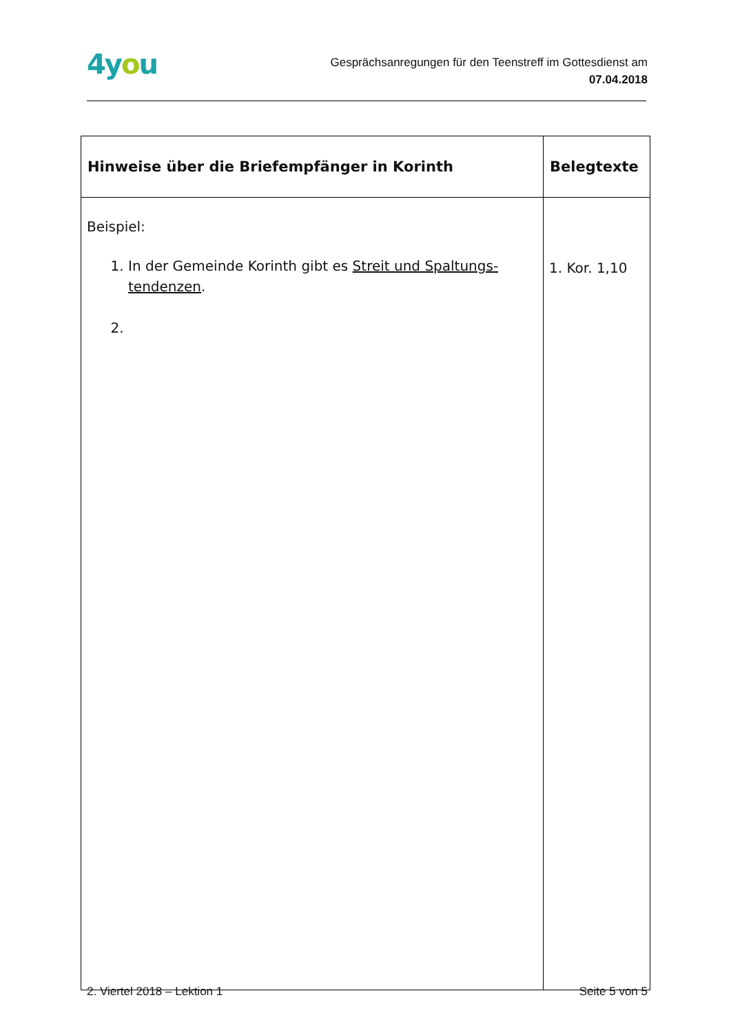4you
Gesprächsanregungen für den Teenstreff im Gottesdienst am
07.04.2018
| Hinweise über die Briefempfänger in Korinth | Belegtexte |
| --- | --- |
| Beispiel: 1. In der Gemeinde Korinth gibt es Streit und Spaltungs-tendenzen . | 1. Kor. 1,10 |
2. Viertel 2018 – Lektion 1 Seite 5 von 5